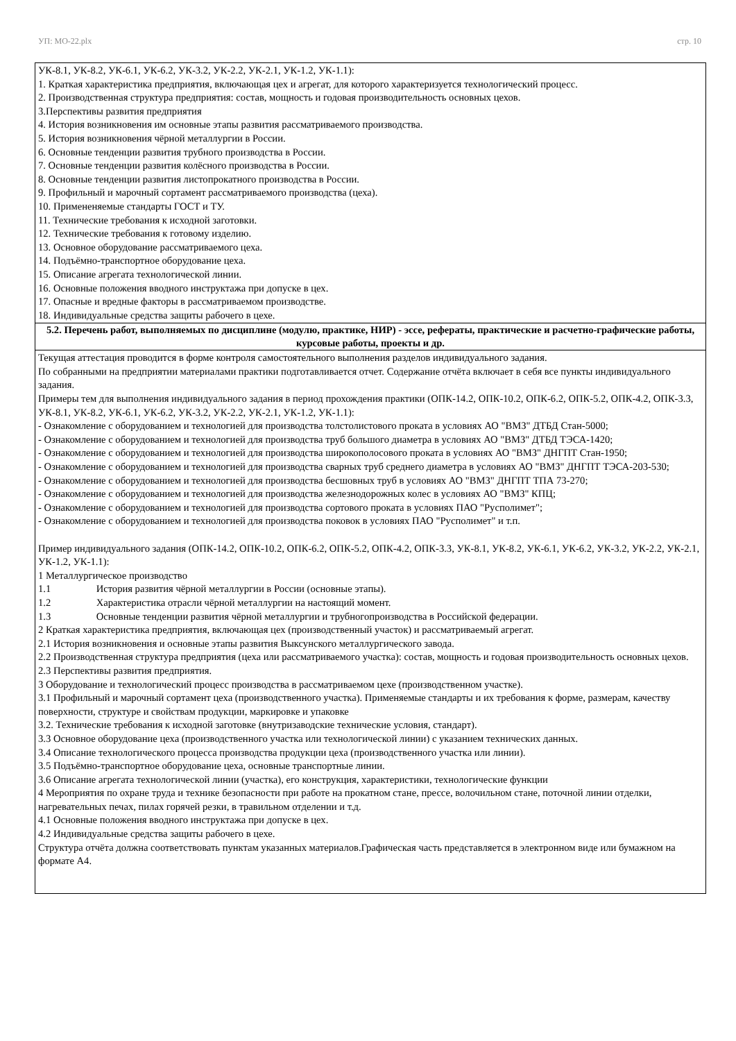УП: МО-22.plx стр. 10
| УК-8.1, УК-8.2, УК-6.1, УК-6.2, УК-3.2, УК-2.2, УК-2.1, УК-1.2, УК-1.1): 1. Краткая характеристика предприятия, включающая цех и агрегат, для которого характеризуется технологический процесс. 2. Производственная структура предприятия: состав, мощность и годовая производительность основных цехов. 3.Перспективы развития предприятия 4. История возникновения им основные этапы развития рассматриваемого производства. 5. История возникновения чёрной металлургии в России. 6. Основные тенденции развития трубного производства в России. 7. Основные тенденции развития колёсного производства в России. 8. Основные тенденции развития листопрокатного производства в России. 9. Профильный и марочный сортамент рассматриваемого производства (цеха). 10. Примененяемые стандарты ГОСТ и ТУ. 11. Технические требования к исходной заготовки. 12. Технические требования к готовому изделию. 13. Основное оборудование рассматриваемого цеха. 14. Подъёмно-транспортное оборудование цеха. 15. Описание агрегата технологической линии. 16. Основные положения вводного инструктажа при допуске в цех. 17. Опасные и вредные факторы в рассматриваемом производстве. 18. Индивидуальные средства защиты рабочего в цехе. |
| 5.2. Перечень работ, выполняемых по дисциплине (модулю, практике, НИР) - эссе, рефераты, практические и расчетно-графические работы, курсовые работы, проекты и др. |
| Текущая аттестация проводится в форме контроля самостоятельного выполнения разделов индивидуального задания. По собранными на предприятии материалами практики подготавливается отчет. Содержание отчёта включает в себя все пункты индивидуального задания. Примеры тем для выполнения индивидуального задания в период прохождения практики (ОПК-14.2, ОПК-10.2, ОПК-6.2, ОПК-5.2, ОПК-4.2, ОПК-3.3, УК-8.1, УК-8.2, УК-6.1, УК-6.2, УК-3.2, УК-2.2, УК-2.1, УК-1.2, УК-1.1): - Ознакомление с оборудованием и технологией для производства толстолистового проката в условиях АО "ВМЗ" ДТБД Стан-5000; - Ознакомление с оборудованием и технологией для производства труб большого диаметра в условиях АО "ВМЗ" ДТБД ТЭСА-1420; - Ознакомление с оборудованием и технологией для производства широкополосового проката в условиях АО "ВМЗ" ДНГПТ Стан-1950; - Ознакомление с оборудованием и технологией для производства сварных труб среднего диаметра в условиях АО "ВМЗ" ДНГПТ ТЭСА-203-530; - Ознакомление с оборудованием и технологией для производства бесшовных труб в условиях АО "ВМЗ" ДНГПТ ТПА 73-270; - Ознакомление с оборудованием и технологией для производства железнодорожных колес в условиях АО "ВМЗ" КПЦ; - Ознакомление с оборудованием и технологией для производства сортового проката в условиях ПАО "Русполимет"; - Ознакомление с оборудованием и технологией для производства поковок в условиях ПАО "Русполимет" и т.п. Пример индивидуального задания (ОПК-14.2, ОПК-10.2, ОПК-6.2, ОПК-5.2, ОПК-4.2, ОПК-3.3, УК-8.1, УК-8.2, УК-6.1, УК-6.2, УК-3.2, УК-2.2, УК-2.1, УК-1.2, УК-1.1): 1 Металлургическое производство 1.1 История развития чёрной металлургии в России (основные этапы). 1.2 Характеристика отрасли чёрной металлургии на настоящий момент. 1.3 Основные тенденции развития чёрной металлургии и трубногопроизводства в Российской федерации. 2 Краткая характеристика предприятия, включающая цех (производственный участок) и рассматриваемый агрегат. 2.1 История возникновения и основные этапы развития Выксунского металлургического завода. 2.2 Производственная структура предприятия (цеха или рассматриваемого участка): состав, мощность и годовая производительность основных цехов. 2.3 Перспективы развития предприятия. 3 Оборудование и технологический процесс производства в рассматриваемом цехе (производственном участке). 3.1 Профильный и марочный сортамент цеха (производственного участка). Применяемые стандарты и их требования к форме, размерам, качеству поверхности, структуре и свойствам продукции, маркировке и упаковке 3.2. Технические требования к исходной заготовке (внутризаводские технические условия, стандарт). 3.3 Основное оборудование цеха (производственного участка или технологической линии) с указанием технических данных. 3.4 Описание технологического процесса производства продукции цеха (производственного участка или линии). 3.5 Подъёмно-транспортное оборудование цеха, основные транспортные линии. 3.6 Описание агрегата технологической линии (участка), его конструкция, характеристики, технологические функции 4 Мероприятия по охране труда и технике безопасности при работе на прокатном стане, прессе, волочильном стане, поточной линии отделки, нагревательных печах, пилах горячей резки, в травильном отделении и т.д. 4.1 Основные положения вводного инструктажа при допуске в цех. 4.2 Индивидуальные средства защиты рабочего в цехе. Структура отчёта должна соответствовать пунктам указанных материалов.Графическая часть представляется в электронном виде или бумажном на формате А4. |